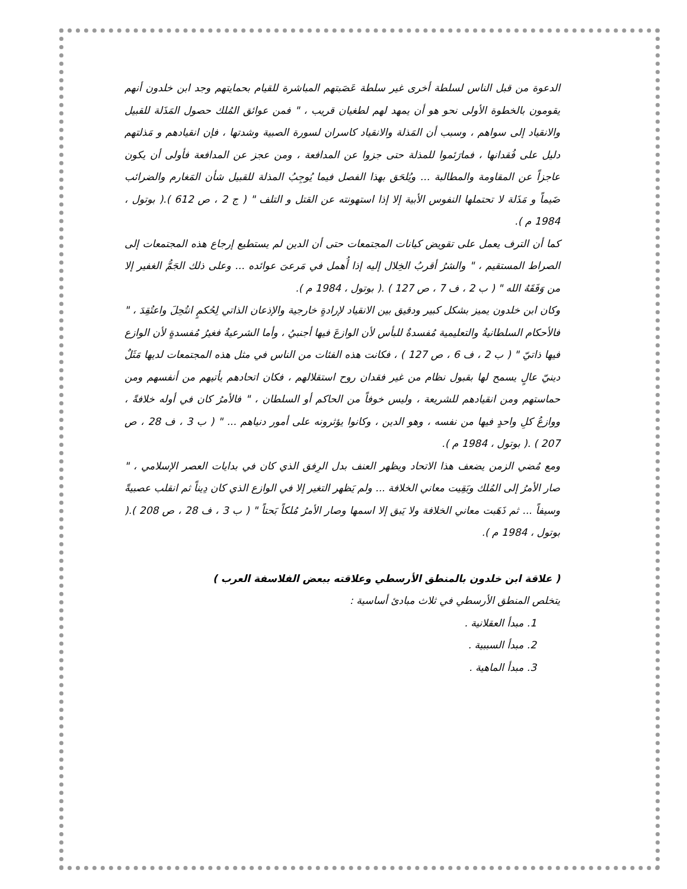الدعوة من قبل الناس لسلطة أخرى غير سلطة عَصَبتهم المباشرة للقيام بحمايتهم وجد ابن خلدون أنهم يقومون بالخطوة الأولى نحو هو أن يمهد لهم لطغيان قريب ، " فمن عوائق المُلك حصول المَذَلة للقبيل والانقياد إلى سواهم ، وسبب أن المَذلة والانقياد كاسران لسورة الصبية وشدتها ، فإن انقيادهم و مَذلتهم دليل على فُقدانها ، فمارَئموا للمذلة حتى جزوا عن المدافعة ، ومن عجز عن المدافعة فأولى أن يكون عاجزاً عن المقاومة والمطالبة ... ويُلحَق بهذا الفصل فيما يُوجِبُ المذلة للقبيل شأن المَغارم والضرائب ضَيماً و مَذَلة لا تحتملها النفوس الأبية إلا إذا استهونته عن القتل و التلف " ( ج 2 ، ص 612 ).( بوتول ، 1984 م ).
كما أن الترف يعمل على تقويض كيانات المجتمعات حتى أن الدين لم يستطيع إرجاع هذه المجتمعات إلى الصراط المستقيم ، " والشرُ أقربُ الخِلال إليه إذا أُهمل في مَرعىَ عوائده ... وعلى ذلك الجَمُّ الغفير إلا من وَفَقَهُ الله " ( ب 2 ، ف 7 ، ص 127 ) .( بوتول ، 1984 م ).
وكان ابن خلدون يميز بشكل كبير ودقيق بين الانقياد لإرادةٍ خارجية والإذعان الذاتي لِحُكمٍ انتُحِلَ واعتُقِدَ ، " فالأحكام السلطانيةُ والتعليمية مُفسدةٌ للبأس لأن الوازعَ فيها أجنبيُ ، وأما الشرعيةُ فغيرُ مُفسدةٍ لأن الوازع فيها ذاتيّ " ( ب 2 ، ف 6 ، ص 127 ) ، فكانت هذه الفئات من الناس في مثل هذه المجتمعات لديها مَثَلٌ دينيّ عالٍ يسمح لها بقبول نظام من غير فقدان روح استقلالهم ، فكان اتحادهم يأتيهم من أنفسهم ومن حماستهم ومن انقيادهم للشريعة ، وليس خوفاً من الحاكم أو السلطان ، " فالأمرُ كان في أوله خلافةً ، ووازعُ كلِ واحدٍ فيها من نفسه ، وهو الدين ، وكانوا يؤثرونه على أمور دنياهم ... " ( ب 3 ، ف 28 ، ص 207 ) .( بوتول ، 1984 م ).
ومع مُضي الزمن يضعف هذا الاتحاد ويظهر العنف بدل الرِفق الذي كان في بدايات العصر الإسلامي ، " صار الأمرُ إلى المُلك وبَقِيت معاني الخلافة ... ولم يَظهر التغير إلا في الوازع الذي كان دِيناً ثم انقلب عصبيةً وسيفاً ... ثم ذَهَبت معاني الخلافة ولا يَبق إلا اسمها وصار الأمرُ مُلكاً بَحتاً " ( ب 3 ، ف 28 ، ص 208 ).( بوتول ، 1984 م ).
( علاقة ابن خلدون بالمنطق الأرسطي وعلاقته ببعض الفلاسفة العرب )
يتخلص المنطق الأرسطي في ثلاث مبادئ أساسية :
1. مبدأ العقلانية .
2. مبدأ السببية .
3. مبدأ الماهية .